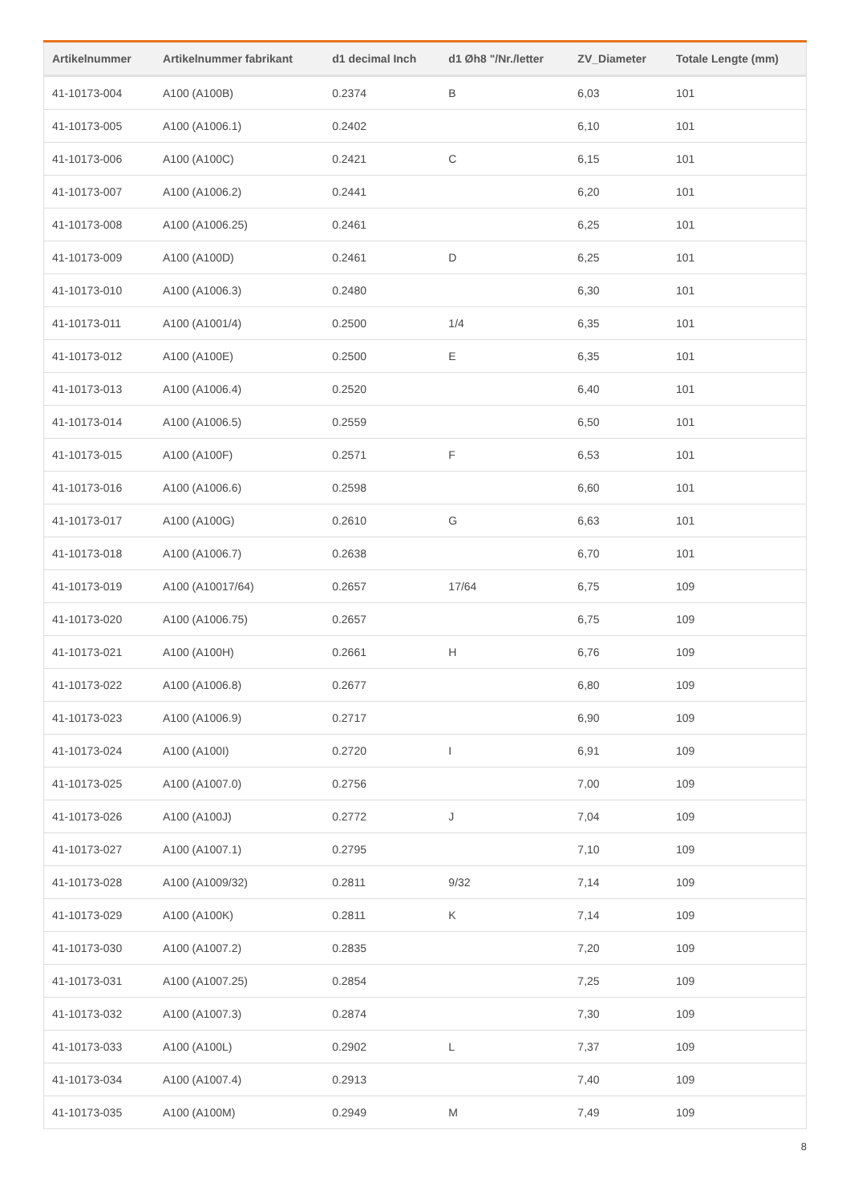| Artikelnummer | Artikelnummer fabrikant | d1 decimal Inch | d1 Øh8 "/Nr./letter | ZV_Diameter | Totale Lengte (mm) |
| --- | --- | --- | --- | --- | --- |
| 41-10173-004 | A100 (A100B) | 0.2374 | B | 6,03 | 101 |
| 41-10173-005 | A100 (A1006.1) | 0.2402 | | 6,10 | 101 |
| 41-10173-006 | A100 (A100C) | 0.2421 | C | 6,15 | 101 |
| 41-10173-007 | A100 (A1006.2) | 0.2441 | | 6,20 | 101 |
| 41-10173-008 | A100 (A1006.25) | 0.2461 | | 6,25 | 101 |
| 41-10173-009 | A100 (A100D) | 0.2461 | D | 6,25 | 101 |
| 41-10173-010 | A100 (A1006.3) | 0.2480 | | 6,30 | 101 |
| 41-10173-011 | A100 (A1001/4) | 0.2500 | 1/4 | 6,35 | 101 |
| 41-10173-012 | A100 (A100E) | 0.2500 | E | 6,35 | 101 |
| 41-10173-013 | A100 (A1006.4) | 0.2520 | | 6,40 | 101 |
| 41-10173-014 | A100 (A1006.5) | 0.2559 | | 6,50 | 101 |
| 41-10173-015 | A100 (A100F) | 0.2571 | F | 6,53 | 101 |
| 41-10173-016 | A100 (A1006.6) | 0.2598 | | 6,60 | 101 |
| 41-10173-017 | A100 (A100G) | 0.2610 | G | 6,63 | 101 |
| 41-10173-018 | A100 (A1006.7) | 0.2638 | | 6,70 | 101 |
| 41-10173-019 | A100 (A10017/64) | 0.2657 | 17/64 | 6,75 | 109 |
| 41-10173-020 | A100 (A1006.75) | 0.2657 | | 6,75 | 109 |
| 41-10173-021 | A100 (A100H) | 0.2661 | H | 6,76 | 109 |
| 41-10173-022 | A100 (A1006.8) | 0.2677 | | 6,80 | 109 |
| 41-10173-023 | A100 (A1006.9) | 0.2717 | | 6,90 | 109 |
| 41-10173-024 | A100 (A100I) | 0.2720 | I | 6,91 | 109 |
| 41-10173-025 | A100 (A1007.0) | 0.2756 | | 7,00 | 109 |
| 41-10173-026 | A100 (A100J) | 0.2772 | J | 7,04 | 109 |
| 41-10173-027 | A100 (A1007.1) | 0.2795 | | 7,10 | 109 |
| 41-10173-028 | A100 (A1009/32) | 0.2811 | 9/32 | 7,14 | 109 |
| 41-10173-029 | A100 (A100K) | 0.2811 | K | 7,14 | 109 |
| 41-10173-030 | A100 (A1007.2) | 0.2835 | | 7,20 | 109 |
| 41-10173-031 | A100 (A1007.25) | 0.2854 | | 7,25 | 109 |
| 41-10173-032 | A100 (A1007.3) | 0.2874 | | 7,30 | 109 |
| 41-10173-033 | A100 (A100L) | 0.2902 | L | 7,37 | 109 |
| 41-10173-034 | A100 (A1007.4) | 0.2913 | | 7,40 | 109 |
| 41-10173-035 | A100 (A100M) | 0.2949 | M | 7,49 | 109 |
8